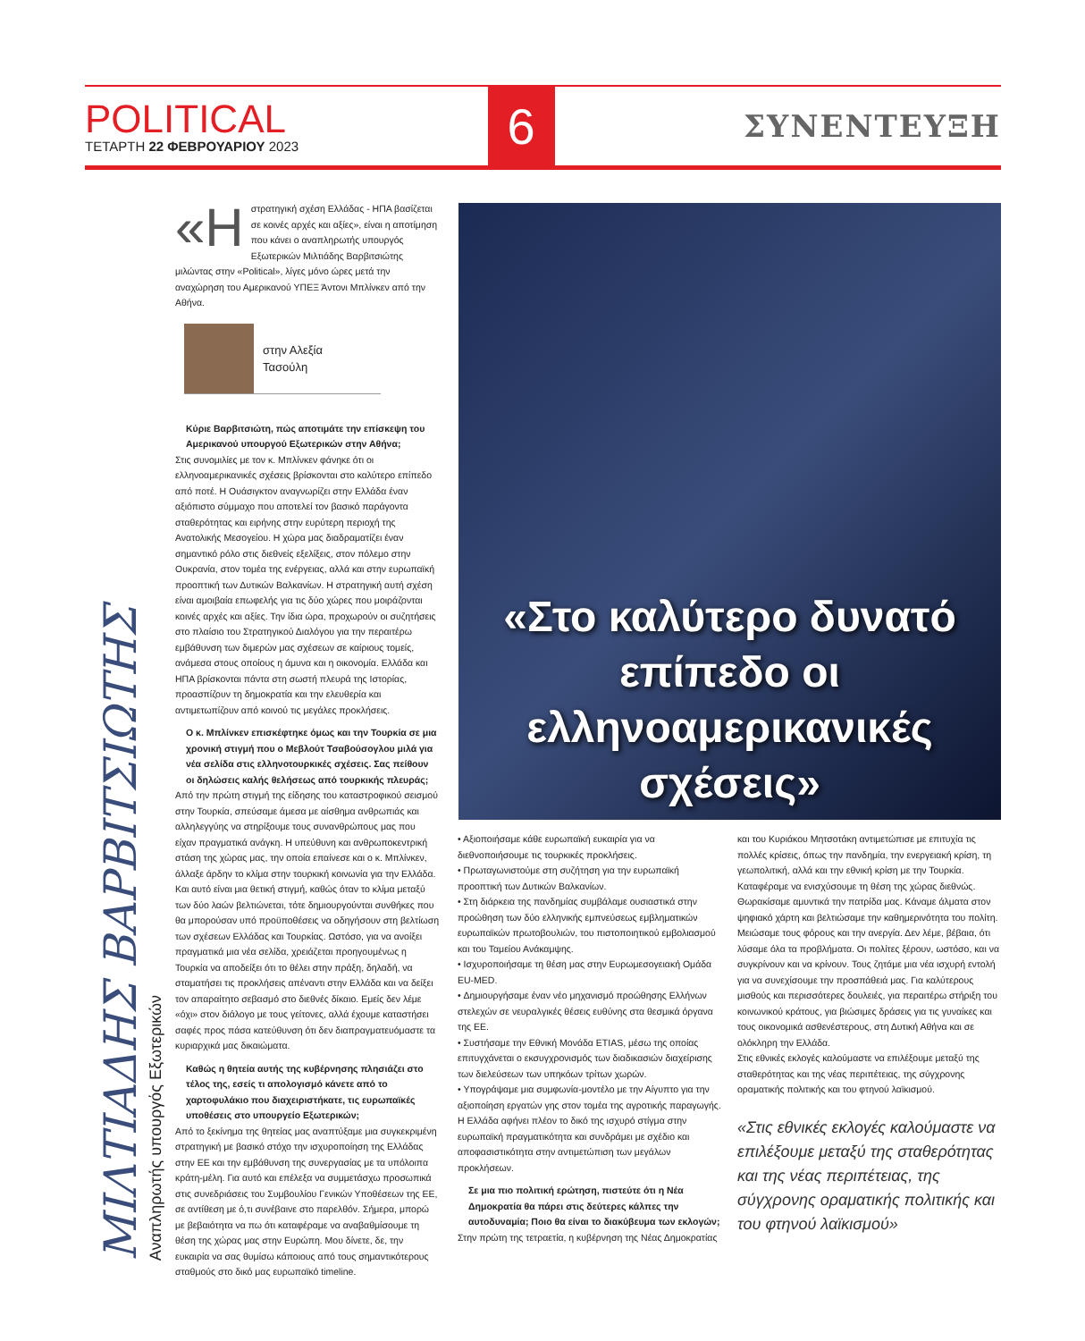POLITICAL
ΤΕΤΑΡΤΗ 22 ΦΕΒΡΟΥΑΡΙΟΥ 2023
6
ΣΥΝΕΝΤΕΥΞΗ
ΜΙΛΤΙΑΔΗΣ ΒΑΡΒΙΤΣΙΩΤΗΣ
Αναπληρωτής υπουργός Εξωτερικών
«Η στρατηγική σχέση Ελλάδας - ΗΠΑ βασίζεται σε κοινές αρχές και αξίες», είναι η αποτίμηση που κάνει ο αναπληρωτής υπουργός Εξωτερικών Μιλτιάδης Βαρβιτσιώτης μιλώντας στην «Political», λίγες μόνο ώρες μετά την αναχώρηση του Αμερικανού ΥΠΕΞ Άντονι Μπλίνκεν από την Αθήνα.
στην Αλεξία
Τασούλη
Κύριε Βαρβιτσιώτη, πώς αποτιμάτε την επίσκεψη του Αμερικανού υπουργού Εξωτερικών στην Αθήνα;
Στις συνομιλίες με τον κ. Μπλίνκεν φάνηκε ότι οι ελληνοαμερικανικές σχέσεις βρίσκονται στο καλύτερο επίπεδο από ποτέ. Η Ουάσιγκτον αναγνωρίζει στην Ελλάδα έναν αξιόπιστο σύμμαχο που αποτελεί τον βασικό παράγοντα σταθερότητας και ειρήνης στην ευρύτερη περιοχή της Ανατολικής Μεσογείου. Η χώρα μας διαδραματίζει έναν σημαντικό ρόλο στις διεθνείς εξελίξεις, στον πόλεμο στην Ουκρανία, στον τομέα της ενέργειας, αλλά και στην ευρωπαϊκή προοπτική των Δυτικών Βαλκανίων. Η στρατηγική αυτή σχέση είναι αμοιβαία επωφελής για τις δύο χώρες που μοιράζονται κοινές αρχές και αξίες. Την ίδια ώρα, προχωρούν οι συζητήσεις στο πλαίσιο του Στρατηγικού Διαλόγου για την περαιτέρω εμβάθυνση των διμερών μας σχέσεων σε καίριους τομείς, ανάμεσα στους οποίους η άμυνα και η οικονομία. Ελλάδα και ΗΠΑ βρίσκονται πάντα στη σωστή πλευρά της Ιστορίας, προασπίζουν τη δημοκρατία και την ελευθερία και αντιμετωπίζουν από κοινού τις μεγάλες προκλήσεις.
Ο κ. Μπλίνκεν επισκέφτηκε όμως και την Τουρκία σε μια χρονική στιγμή που ο Μεβλούτ Τσαβούσογλου μιλά για νέα σελίδα στις ελληνοτουρκικές σχέσεις. Σας πείθουν οι δηλώσεις καλής θελήσεως από τουρκικής πλευράς;
Από την πρώτη στιγμή της είδησης του καταστροφικού σεισμού στην Τουρκία, σπεύσαμε άμεσα με αίσθημα ανθρωπιάς και αλληλεγγύης να στηρίξουμε τους συνανθρώπους μας που είχαν πραγματικά ανάγκη. Η υπεύθυνη και ανθρωποκεντρική στάση της χώρας μας, την οποία επαίνεσε και ο κ. Μπλίνκεν, άλλαξε άρδην το κλίμα στην τουρκική κοινωνία για την Ελλάδα. Και αυτό είναι μια θετική στιγμή, καθώς όταν το κλίμα μεταξύ των δύο λαών βελτιώνεται, τότε δημιουργούνται συνθήκες που θα μπορούσαν υπό προϋποθέσεις να οδηγήσουν στη βελτίωση των σχέσεων Ελλάδας και Τουρκίας. Ωστόσο, για να ανοίξει πραγματικά μια νέα σελίδα, χρειάζεται προηγουμένως η Τουρκία να αποδείξει ότι το θέλει στην πράξη, δηλαδή, να σταματήσει τις προκλήσεις απέναντι στην Ελλάδα και να δείξει τον απαραίτητο σεβασμό στο διεθνές δίκαιο. Εμείς δεν λέμε «όχι» στον διάλογο με τους γείτονες, αλλά έχουμε καταστήσει σαφές προς πάσα κατεύθυνση ότι δεν διαπραγματευόμαστε τα κυριαρχικά μας δικαιώματα.
Καθώς η θητεία αυτής της κυβέρνησης πλησιάζει στο τέλος της, εσείς τι απολογισμό κάνετε από το χαρτοφυλάκιο που διαχειριστήκατε, τις ευρωπαϊκές υποθέσεις στο υπουργείο Εξωτερικών;
Από το ξεκίνημα της θητείας μας αναπτύξαμε μια συγκεκριμένη στρατηγική με βασικό στόχο την ισχυροποίηση της Ελλάδας στην ΕΕ και την εμβάθυνση της συνεργασίας με τα υπόλοιπα κράτη-μέλη. Για αυτό και επέλεξα να συμμετάσχω προσωπικά στις συνεδριάσεις του Συμβουλίου Γενικών Υποθέσεων της ΕΕ, σε αντίθεση με ό,τι συνέβαινε στο παρελθόν. Σήμερα, μπορώ με βεβαιότητα να πω ότι καταφέραμε να αναβαθμίσουμε τη θέση της χώρας μας στην Ευρώπη. Μου δίνετε, δε, την ευκαιρία να σας θυμίσω κάποιους από τους σημαντικότερους σταθμούς στο δικό μας ευρωπαϊκό timeline.
«Στο καλύτερο δυνατό επίπεδο οι ελληνοαμερικανικές σχέσεις»
• Αξιοποιήσαμε κάθε ευρωπαϊκή ευκαιρία για να διεθνοποιήσουμε τις τουρκικές προκλήσεις.
• Πρωταγωνιστούμε στη συζήτηση για την ευρωπαϊκή προοπτική των Δυτικών Βαλκανίων.
• Στη διάρκεια της πανδημίας συμβάλαμε ουσιαστικά στην προώθηση των δύο ελληνικής εμπνεύσεως εμβληματικών ευρωπαϊκών πρωτοβουλιών, του πιστοποιητικού εμβολιασμού και του Ταμείου Ανάκαμψης.
• Ισχυροποιήσαμε τη θέση μας στην Ευρωμεσογειακή Ομάδα EU-MED.
• Δημιουργήσαμε έναν νέο μηχανισμό προώθησης Ελλήνων στελεχών σε νευραλγικές θέσεις ευθύνης στα θεσμικά όργανα της ΕΕ.
• Συστήσαμε την Εθνική Μονάδα ETIAS, μέσω της οποίας επιτυγχάνεται ο εκσυγχρονισμός των διαδικασιών διαχείρισης των διελεύσεων των υπηκόων τρίτων χωρών.
• Υπογράψαμε μια συμφωνία-μοντέλο με την Αίγυπτο για την αξιοποίηση εργατών γης στον τομέα της αγροτικής παραγωγής.
Η Ελλάδα αφήνει πλέον το δικό της ισχυρό στίγμα στην ευρωπαϊκή πραγματικότητα και συνδράμει με σχέδιο και αποφασιστικότητα στην αντιμετώπιση των μεγάλων προκλήσεων.
Σε μια πιο πολιτική ερώτηση, πιστεύτε ότι η Νέα Δημοκρατία θα πάρει στις δεύτερες κάλπες την αυτοδυναμία; Ποιο θα είναι το διακύβευμα των εκλογών;
Στην πρώτη της τετραετία, η κυβέρνηση της Νέας Δημοκρατίας
και του Κυριάκου Μητσοτάκη αντιμετώπισε με επιτυχία τις πολλές κρίσεις, όπως την πανδημία, την ενεργειακή κρίση, τη γεωπολιτική, αλλά και την εθνική κρίση με την Τουρκία. Καταφέραμε να ενισχύσουμε τη θέση της χώρας διεθνώς. Θωρακίσαμε αμυντικά την πατρίδα μας. Κάναμε άλματα στον ψηφιακό χάρτη και βελτιώσαμε την καθημερινότητα του πολίτη. Μειώσαμε τους φόρους και την ανεργία. Δεν λέμε, βέβαια, ότι λύσαμε όλα τα προβλήματα. Οι πολίτες ξέρουν, ωστόσο, και να συγκρίνουν και να κρίνουν. Τους ζητάμε μια νέα ισχυρή εντολή για να συνεχίσουμε την προσπάθειά μας. Για καλύτερους μισθούς και περισσότερες δουλειές, για περαιτέρω στήριξη του κοινωνικού κράτους, για βιώσιμες δράσεις για τις γυναίκες και τους οικονομικά ασθενέστερους, στη Δυτική Αθήνα και σε ολόκληρη την Ελλάδα.
Στις εθνικές εκλογές καλούμαστε να επιλέξουμε μεταξύ της σταθερότητας και της νέας περιπέτειας, της σύγχρονης οραματικής πολιτικής και του φτηνού λαϊκισμού.
«Στις εθνικές εκλογές καλούμαστε να επιλέξουμε μεταξύ της σταθερότητας και της νέας περιπέτειας, της σύγχρονης οραματικής πολιτικής και του φτηνού λαϊκισμού»